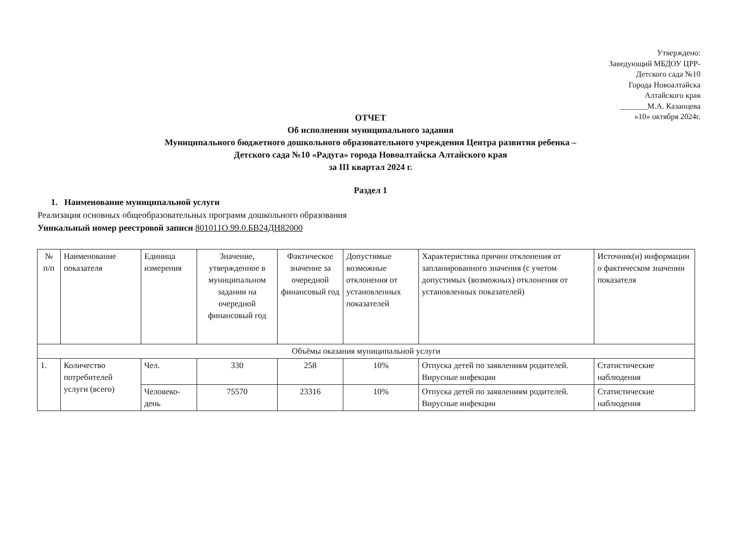Утверждено:
Заведующий МБДОУ ЦРР-
Детского сада №10
Города Новоалтайска
Алтайского края
_______М.А. Казанцева
«10» октября 2024г.
ОТЧЕТ
Об исполнении муниципального задания
Муниципального бюджетного дошкольного образовательного учреждения Центра развития ребенка –
Детского сада №10 «Радуга» города Новоалтайска Алтайского края
за III квартал 2024 г.
Раздел 1
1. Наименование муниципальной услуги
Реализация основных общеобразовательных программ дошкольного образования
Уникальный номер реестровой записи 801011О.99.0.БВ24ДН82000
| № п/п | Наименование показателя | Единица измерения | Значение, утвержденное в муниципальном задании на очередной финансовый год | Фактическое значение за очередной финансовый год | Допустимые возможные отклонения от установленных показателей | Характеристика причин отклонения от запланированного значения (с учетом допустимых (возможных) отклонения от установленных показателей) | Источник(и) информации о фактическом значении показателя |
| Объёмы оказания муниципальной услуги | | | | | | | |
| 1. | Количество потребителей услуги (всего) | Чел. | 330 | 258 | 10% | Отпуска детей по заявлениям родителей. Вирусные инфекции | Статистические наблюдения |
| | | Человеко-день | 75570 | 23316 | 10% | Отпуска детей по заявлениям родителей. Вирусные инфекции | Статистические наблюдения |